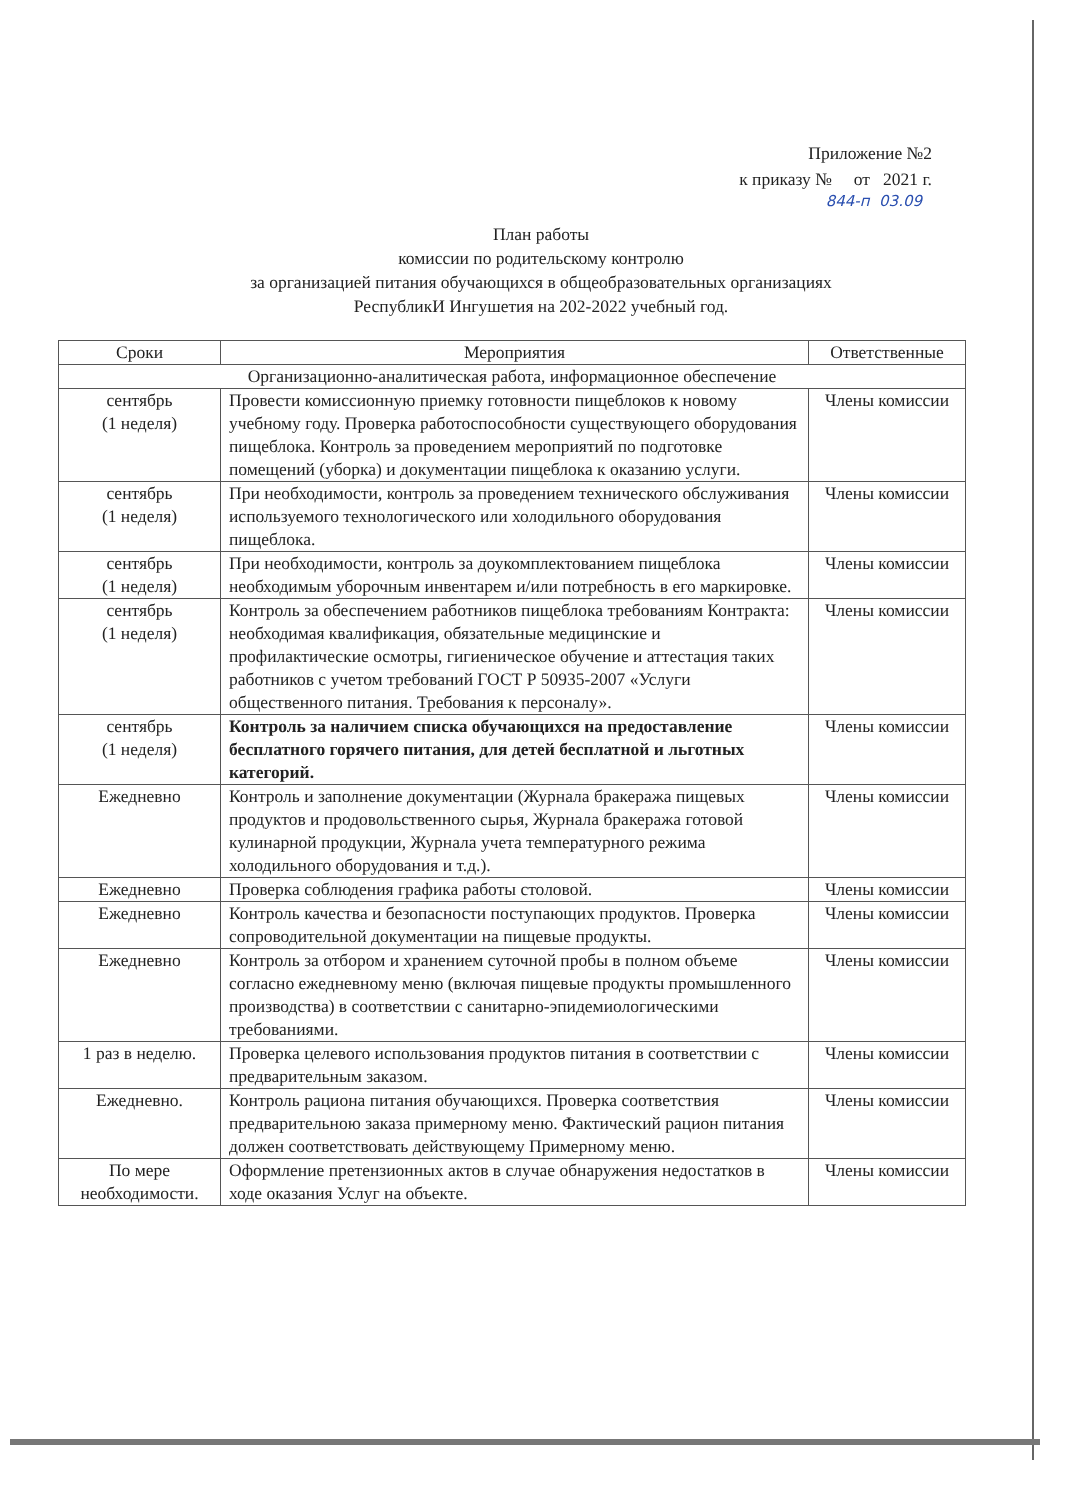Приложение №2
к приказу № от 2021 г.
844-п 03.09
План работы
комиссии по родительскому контролю
за организацией питания обучающихся в общеобразовательных организациях
РеспубликИ Ингушетия на 202-2022 учебный год.
| Сроки | Мероприятия | Ответственные |
| --- | --- | --- |
| Организационно-аналитическая работа, информационное обеспечение | | |
| сентябрь (1 неделя) | Провести комиссионную приемку готовности пищеблоков к новому учебному году. Проверка работоспособности существующего оборудования пищеблока. Контроль за проведением мероприятий по подготовке помещений (уборка) и документации пищеблока к оказанию услуги. | Члены комиссии |
| сентябрь (1 неделя) | При необходимости, контроль за проведением технического обслуживания используемого технологического или холодильного оборудования пищеблока. | Члены комиссии |
| сентябрь (1 неделя) | При необходимости, контроль за доукомплектованием пищеблока необходимым уборочным инвентарем и/или потребность в его маркировке. | Члены комиссии |
| сентябрь (1 неделя) | Контроль за обеспечением работников пищеблока требованиям Контракта: необходимая квалификация, обязательные медицинские и профилактические осмотры, гигиеническое обучение и аттестация таких работников с учетом требований ГОСТ Р 50935-2007 «Услуги общественного питания. Требования к персоналу». | Члены комиссии |
| сентябрь (1 неделя) | Контроль за наличием списка обучающихся на предоставление бесплатного горячего питания, для детей бесплатной и льготных категорий. | Члены комиссии |
| Ежедневно | Контроль и заполнение документации (Журнала бракеража пищевых продуктов и продовольственного сырья, Журнала бракеража готовой кулинарной продукции, Журнала учета температурного режима холодильного оборудования и т.д.). | Члены комиссии |
| Ежедневно | Проверка соблюдения графика работы столовой. | Члены комиссии |
| Ежедневно | Контроль качества и безопасности поступающих продуктов. Проверка сопроводительной документации на пищевые продукты. | Члены комиссии |
| Ежедневно | Контроль за отбором и хранением суточной пробы в полном объеме согласно ежедневному меню (включая пищевые продукты промышленного производства) в соответствии с санитарно-эпидемиологическими требованиями. | Члены комиссии |
| 1 раз в неделю. | Проверка целевого использования продуктов питания в соответствии с предварительным заказом. | Члены комиссии |
| Ежедневно. | Контроль рациона питания обучающихся. Проверка соответствия предварительною заказа примерному меню. Фактический рацион питания должен соответствовать действующему Примерному меню. | Члены комиссии |
| По мере необходимости. | Оформление претензионных актов в случае обнаружения недостатков в ходе оказания Услуг на объекте. | Члены комиссии |